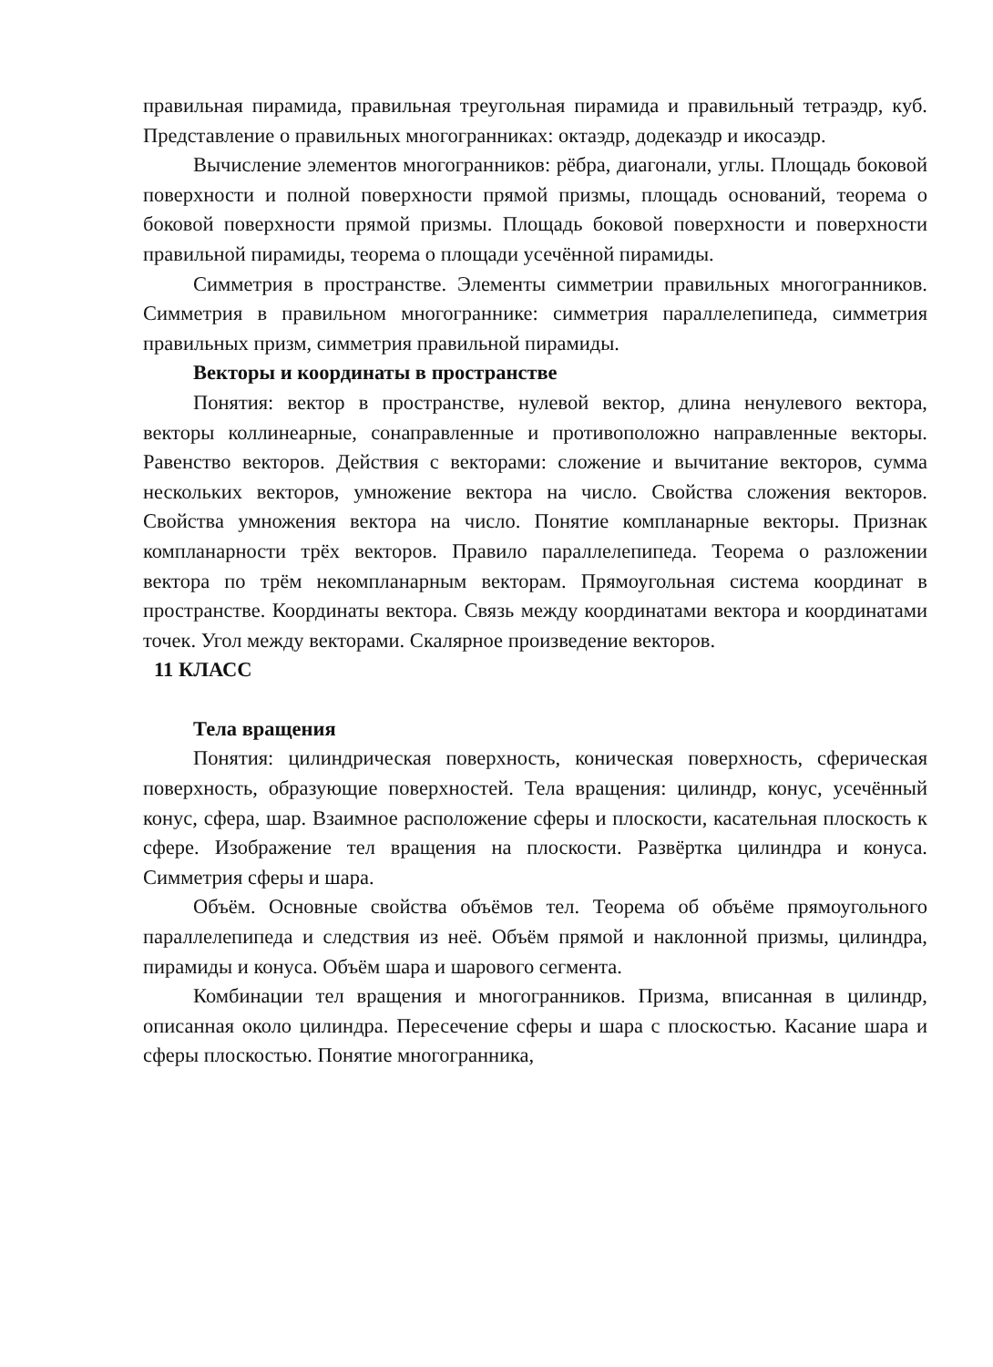правильная пирамида, правильная треугольная пирамида и правильный тетраэдр, куб. Представление о правильных многогранниках: октаэдр, додекаэдр и икосаэдр.
Вычисление элементов многогранников: рёбра, диагонали, углы. Площадь боковой поверхности и полной поверхности прямой призмы, площадь оснований, теорема о боковой поверхности прямой призмы. Площадь боковой поверхности и поверхности правильной пирамиды, теорема о площади усечённой пирамиды.
Симметрия в пространстве. Элементы симметрии правильных многогранников. Симметрия в правильном многограннике: симметрия параллелепипеда, симметрия правильных призм, симметрия правильной пирамиды.
Векторы и координаты в пространстве
Понятия: вектор в пространстве, нулевой вектор, длина ненулевого вектора, векторы коллинеарные, сонаправленные и противоположно направленные векторы. Равенство векторов. Действия с векторами: сложение и вычитание векторов, сумма нескольких векторов, умножение вектора на число. Свойства сложения векторов. Свойства умножения вектора на число. Понятие компланарные векторы. Признак компланарности трёх векторов. Правило параллелепипеда. Теорема о разложении вектора по трём некомпланарным векторам. Прямоугольная система координат в пространстве. Координаты вектора. Связь между координатами вектора и координатами точек. Угол между векторами. Скалярное произведение векторов.
11 КЛАСС
Тела вращения
Понятия: цилиндрическая поверхность, коническая поверхность, сферическая поверхность, образующие поверхностей. Тела вращения: цилиндр, конус, усечённый конус, сфера, шар. Взаимное расположение сферы и плоскости, касательная плоскость к сфере. Изображение тел вращения на плоскости. Развёртка цилиндра и конуса. Симметрия сферы и шара.
Объём. Основные свойства объёмов тел. Теорема об объёме прямоугольного параллелепипеда и следствия из неё. Объём прямой и наклонной призмы, цилиндра, пирамиды и конуса. Объём шара и шарового сегмента.
Комбинации тел вращения и многогранников. Призма, вписанная в цилиндр, описанная около цилиндра. Пересечение сферы и шара с плоскостью. Касание шара и сферы плоскостью. Понятие многогранника,